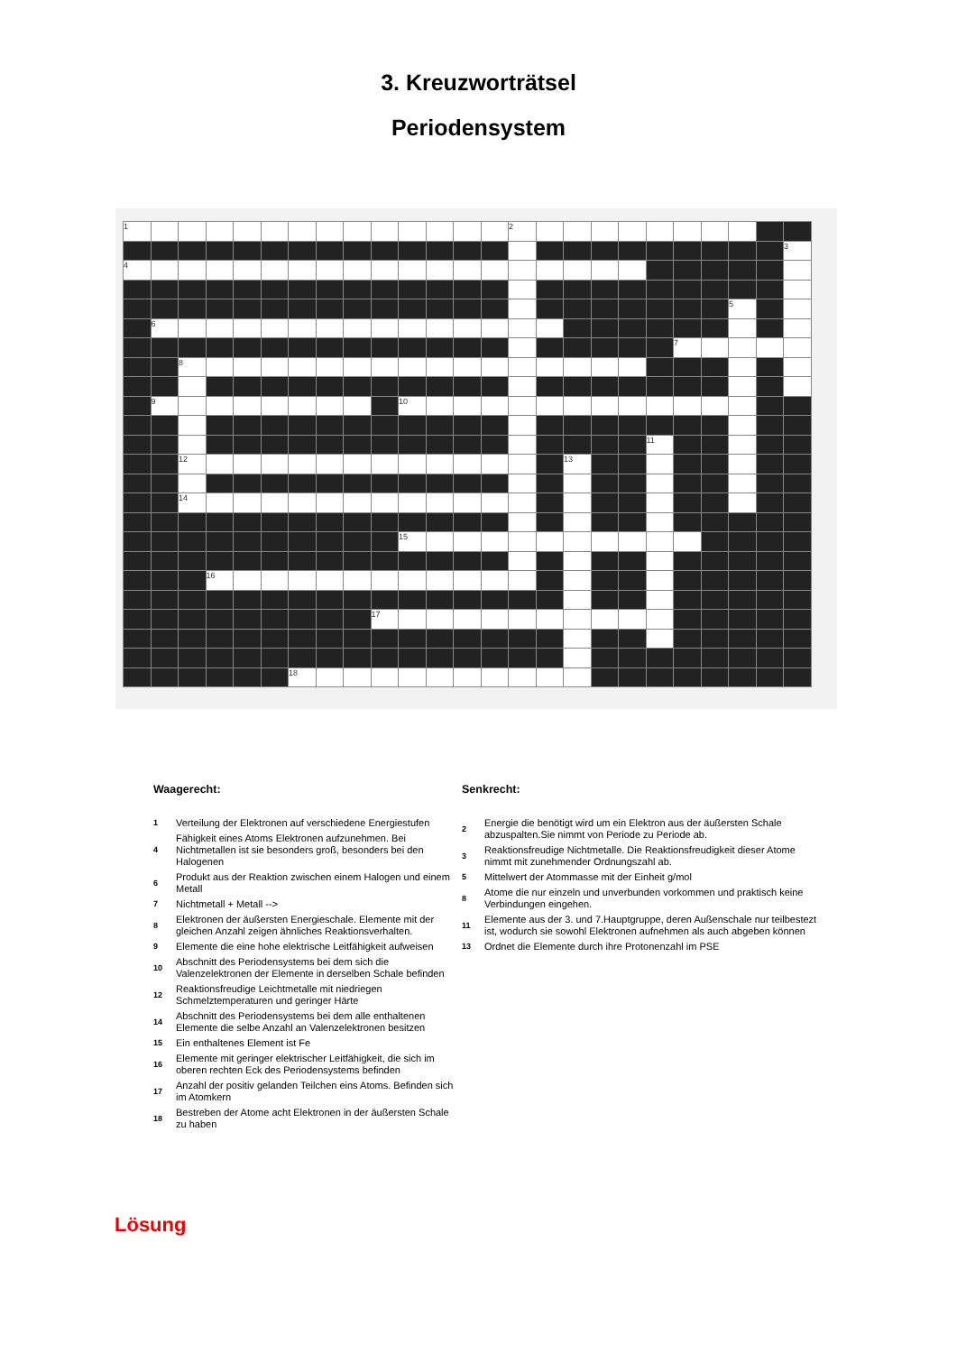3. Kreuzworträtsel
Periodensystem
| 1 | | | | | | | | | | | | | | 2 | | | | | | | | | | |
| | | | | | | | | | | | | | | | | | | | | | | | | 3 |
| 4 | | | | | | | | | | | | | | | | | | | | | | | | |
| | | | | | | | | | | | | | | | | | | | | | | 5 | | |
| | 6 | | | | | | | | | | | | | | | | | | | | | | | |
| | | | | | | | | | | | | | | | | | | | | 7 | | | | |
| | | 8 | | | | | | | | | | | | | | | | | | | | | | |
| | 9 | | | | | | | | | 10 | | | | | | | | | | | | | | |
| | | | | | | | | | | | | | | | | | | | 11 | | | | | |
| | | 12 | | | | | | | | | | | | | | 13 | | | | | | | | |
| | | 14 | | | | | | | | | | | | | | | | | | | | | | |
| | | | | | | | | | | 15 | | | | | | | | | | | | | | |
| | | | 16 | | | | | | | | | | | | | | | | | | | | | |
| | | | | | | | | | 17 | | | | | | | | | | | | | | | |
| | | | | | | 18 | | | | | | | | | | | | | | | | | | |
Waagerecht:
| 1 | Verteilung der Elektronen auf verschiedene Energiestufen |
| 4 | Fähigkeit eines Atoms Elektronen aufzunehmen. Bei Nichtmetallen ist sie besonders groß, besonders bei den Halogenen |
| 6 | Produkt aus der Reaktion zwischen einem Halogen und einem Metall |
| 7 | Nichtmetall + Metall --> |
| 8 | Elektronen der äußersten Energieschale. Elemente mit der gleichen Anzahl zeigen ähnliches Reaktionsverhalten. |
| 9 | Elemente die eine hohe elektrische Leitfähigkeit aufweisen |
| 10 | Abschnitt des Periodensystems bei dem sich die Valenzelektronen der Elemente in derselben Schale befinden |
| 12 | Reaktionsfreudige Leichtmetalle mit niedriegen Schmelztemperaturen und geringer Härte |
| 14 | Abschnitt des Periodensystems bei dem alle enthaltenen Elemente die selbe Anzahl an Valenzelektronen besitzen |
| 15 | Ein enthaltenes Element ist Fe |
| 16 | Elemente mit geringer elektrischer Leitfähigkeit, die sich im oberen rechten Eck des Periodensystems befinden |
| 17 | Anzahl der positiv gelanden Teilchen eins Atoms. Befinden sich im Atomkern |
| 18 | Bestreben der Atome acht Elektronen in der äußersten Schale zu haben |
Senkrecht:
| 2 | Energie die benötigt wird um ein Elektron aus der äußersten Schale abzuspalten.Sie nimmt von Periode zu Periode ab. |
| 3 | Reaktionsfreudige Nichtmetalle. Die Reaktionsfreudigkeit dieser Atome nimmt mit zunehmender Ordnungszahl ab. |
| 5 | Mittelwert der Atommasse mit der Einheit g/mol |
| 8 | Atome die nur einzeln und unverbunden vorkommen und praktisch keine Verbindungen eingehen. |
| 11 | Elemente aus der 3. und 7.Hauptgruppe, deren Außenschale nur teilbestezt ist, wodurch sie sowohl Elektronen aufnehmen als auch abgeben können |
| 13 | Ordnet die Elemente durch ihre Protonenzahl im PSE |
Lösung